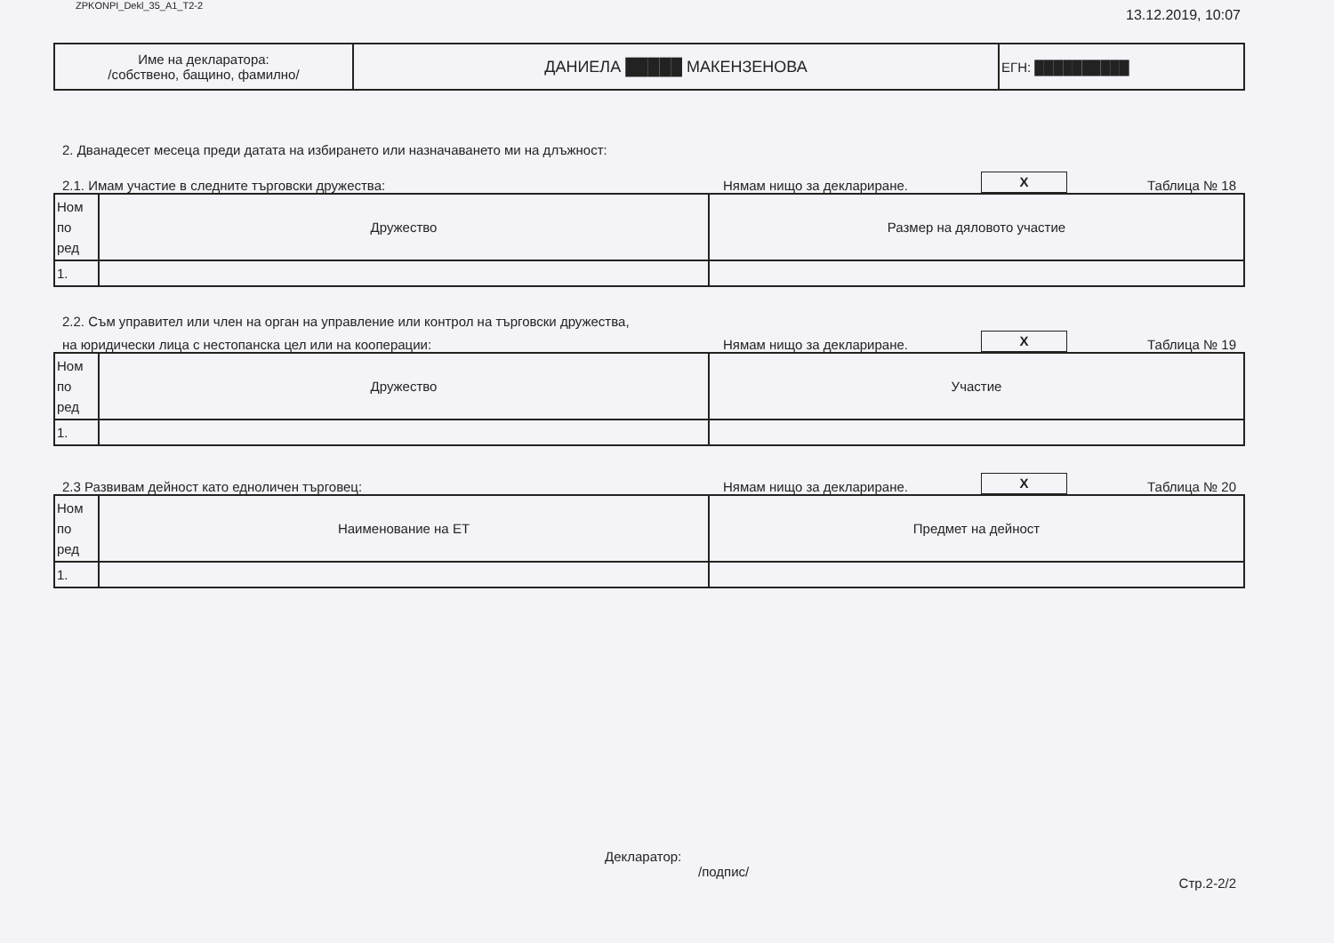ZPKONPI_Dekl_35_A1_T2-2 13.12.2019, 10:07
| Име на декларатора: /собствено, бащино, фамилно/ | ДАНИЕЛА █████ МАКЕНЗЕНОВА | ЕГН: ██████████ |
2. Дванадесет месеца преди датата на избирането или назначаването ми на длъжност:
2.1. Имам участие в следните търговски дружества: Нямам нищо за деклариране. X Таблица № 18
| Ном по ред | Дружество | Размер на дяловото участие |
| 1. | | |
2.2. Съм управител или член на орган на управление или контрол на търговски дружества,
на юридически лица с нестопанска цел или на кооперации: Нямам нищо за деклариране. X Таблица № 19
| Ном по ред | Дружество | Участие |
| 1. | | |
2.3 Развивам дейност като едноличен търговец: Нямам нищо за деклариране. X Таблица № 20
| Ном по ред | Наименование на ЕТ | Предмет на дейност |
| 1. | | |
Декларатор:
/подпис/
Стр.2-2/2